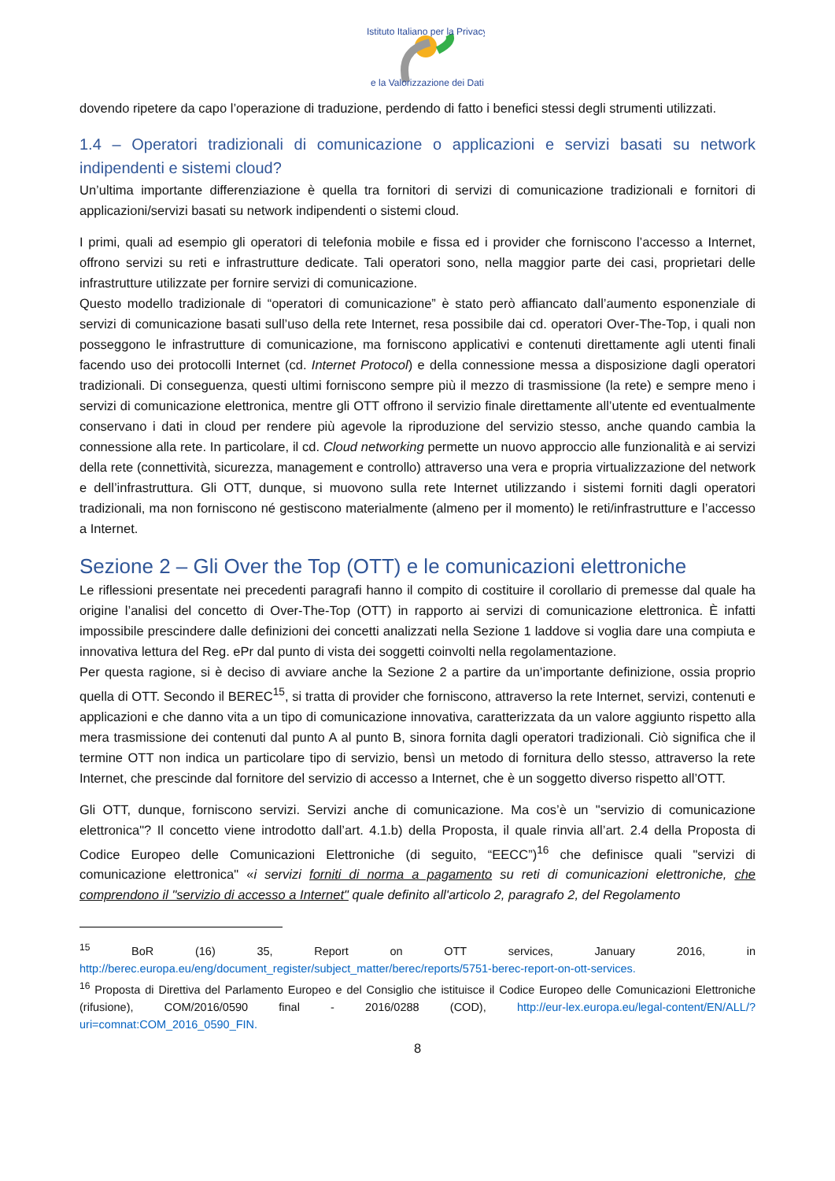Istituto Italiano per la Privacy
e la Valorizzazione dei Dati
dovendo ripetere da capo l’operazione di traduzione, perdendo di fatto i benefici stessi degli strumenti utilizzati.
1.4 – Operatori tradizionali di comunicazione o applicazioni e servizi basati su network indipendenti e sistemi cloud?
Un’ultima importante differenziazione è quella tra fornitori di servizi di comunicazione tradizionali e fornitori di applicazioni/servizi basati su network indipendenti o sistemi cloud.
I primi, quali ad esempio gli operatori di telefonia mobile e fissa ed i provider che forniscono l’accesso a Internet, offrono servizi su reti e infrastrutture dedicate. Tali operatori sono, nella maggior parte dei casi, proprietari delle infrastrutture utilizzate per fornire servizi di comunicazione.
Questo modello tradizionale di “operatori di comunicazione” è stato però affiancato dall’aumento esponenziale di servizi di comunicazione basati sull’uso della rete Internet, resa possibile dai cd. operatori Over-The-Top, i quali non posseggono le infrastrutture di comunicazione, ma forniscono applicativi e contenuti direttamente agli utenti finali facendo uso dei protocolli Internet (cd. Internet Protocol) e della connessione messa a disposizione dagli operatori tradizionali. Di conseguenza, questi ultimi forniscono sempre più il mezzo di trasmissione (la rete) e sempre meno i servizi di comunicazione elettronica, mentre gli OTT offrono il servizio finale direttamente all’utente ed eventualmente conservano i dati in cloud per rendere più agevole la riproduzione del servizio stesso, anche quando cambia la connessione alla rete. In particolare, il cd. Cloud networking permette un nuovo approccio alle funzionalità e ai servizi della rete (connettività, sicurezza, management e controllo) attraverso una vera e propria virtualizzazione del network e dell’infrastruttura. Gli OTT, dunque, si muovono sulla rete Internet utilizzando i sistemi forniti dagli operatori tradizionali, ma non forniscono né gestiscono materialmente (almeno per il momento) le reti/infrastrutture e l’accesso a Internet.
Sezione 2 – Gli Over the Top (OTT) e le comunicazioni elettroniche
Le riflessioni presentate nei precedenti paragrafi hanno il compito di costituire il corollario di premesse dal quale ha origine l’analisi del concetto di Over-The-Top (OTT) in rapporto ai servizi di comunicazione elettronica. È infatti impossibile prescindere dalle definizioni dei concetti analizzati nella Sezione 1 laddove si voglia dare una compiuta e innovativa lettura del Reg. ePr dal punto di vista dei soggetti coinvolti nella regolamentazione.
Per questa ragione, si è deciso di avviare anche la Sezione 2 a partire da un’importante definizione, ossia proprio quella di OTT. Secondo il BEREC<sup>15</sup>, si tratta di provider che forniscono, attraverso la rete Internet, servizi, contenuti e applicazioni e che danno vita a un tipo di comunicazione innovativa, caratterizzata da un valore aggiunto rispetto alla mera trasmissione dei contenuti dal punto A al punto B, sinora fornita dagli operatori tradizionali. Ciò significa che il termine OTT non indica un particolare tipo di servizio, bensì un metodo di fornitura dello stesso, attraverso la rete Internet, che prescinde dal fornitore del servizio di accesso a Internet, che è un soggetto diverso rispetto all’OTT.
Gli OTT, dunque, forniscono servizi. Servizi anche di comunicazione. Ma cos’è un "servizio di comunicazione elettronica"? Il concetto viene introdotto dall’art. 4.1.b) della Proposta, il quale rinvia all’art. 2.4 della Proposta di Codice Europeo delle Comunicazioni Elettroniche (di seguito, “EECC”)<sup>16</sup> che definisce quali "servizi di comunicazione elettronica" «i servizi forniti di norma a pagamento su reti di comunicazioni elettroniche, che comprendono il "servizio di accesso a Internet" quale definito all'articolo 2, paragrafo 2, del Regolamento
<sup>15</sup> BoR (16) 35, Report on OTT services, January 2016, in http://berec.europa.eu/eng/document_register/subject_matter/berec/reports/5751-berec-report-on-ott-services.
<sup>16</sup> Proposta di Direttiva del Parlamento Europeo e del Consiglio che istituisce il Codice Europeo delle Comunicazioni Elettroniche (rifusione), COM/2016/0590 final - 2016/0288 (COD), http://eur-lex.europa.eu/legal-content/EN/ALL/?uri=comnat:COM_2016_0590_FIN.
8